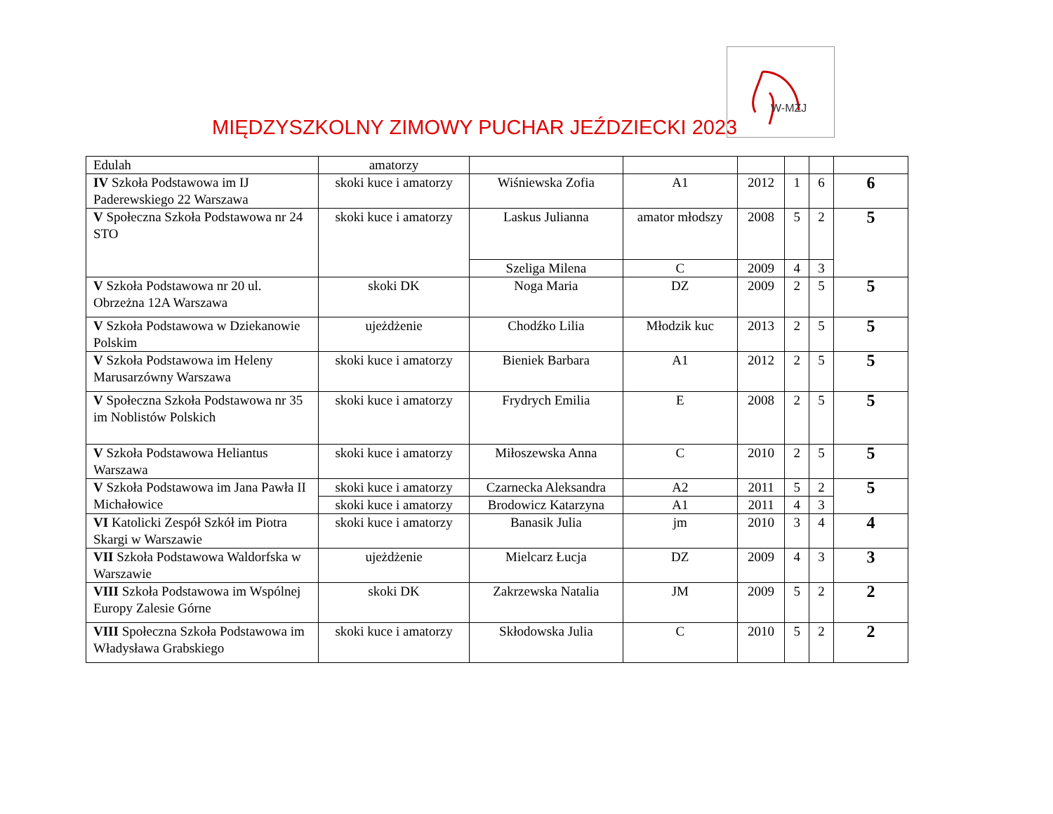MIĘDZYSZKOLNY ZIMOWY PUCHAR JEŹDZIECKI 2023
W-MZJ
| Edulah | amatorzy | | | | | | |
| IV Szkoła Podstawowa im IJ Paderewskiego 22 Warszawa | skoki kuce i amatorzy | Wiśniewska Zofia | A1 | 2012 | 1 | 6 | 6 |
| V Społeczna Szkoła Podstawowa nr 24 STO | skoki kuce i amatorzy | Laskus Julianna | amator młodszy | 2008 | 5 | 2 | 5 |
| | | Szeliga Milena | C | 2009 | 4 | 3 | |
| V Szkoła Podstawowa nr 20 ul. Obrzeżna 12A Warszawa | skoki DK | Noga Maria | DZ | 2009 | 2 | 5 | 5 |
| V Szkoła Podstawowa w Dziekanowie Polskim | ujeżdżenie | Chodźko Lilia | Młodzik kuc | 2013 | 2 | 5 | 5 |
| V Szkoła Podstawowa im Heleny Marusarzówny Warszawa | skoki kuce i amatorzy | Bieniek Barbara | A1 | 2012 | 2 | 5 | 5 |
| V Społeczna Szkoła Podstawowa nr 35 im Noblistów Polskich | skoki kuce i amatorzy | Frydrych Emilia | E | 2008 | 2 | 5 | 5 |
| V Szkoła Podstawowa Heliantus Warszawa | skoki kuce i amatorzy | Miłoszewska Anna | C | 2010 | 2 | 5 | 5 |
| V Szkoła Podstawowa im Jana Pawła II Michałowice | skoki kuce i amatorzy | Czarnecka Aleksandra | A2 | 2011 | 5 | 2 | 5 |
| | skoki kuce i amatorzy | Brodowicz Katarzyna | A1 | 2011 | 4 | 3 | |
| VI Katolicki Zespół Szkół im Piotra Skargi w Warszawie | skoki kuce i amatorzy | Banasik Julia | jm | 2010 | 3 | 4 | 4 |
| VII Szkoła Podstawowa Waldorfska w Warszawie | ujeżdżenie | Mielcarz Łucja | DZ | 2009 | 4 | 3 | 3 |
| VIII Szkoła Podstawowa im Wspólnej Europy Zalesie Górne | skoki DK | Zakrzewska Natalia | JM | 2009 | 5 | 2 | 2 |
| VIII Społeczna Szkoła Podstawowa im Władysława Grabskiego | skoki kuce i amatorzy | Skłodowska Julia | C | 2010 | 5 | 2 | 2 |